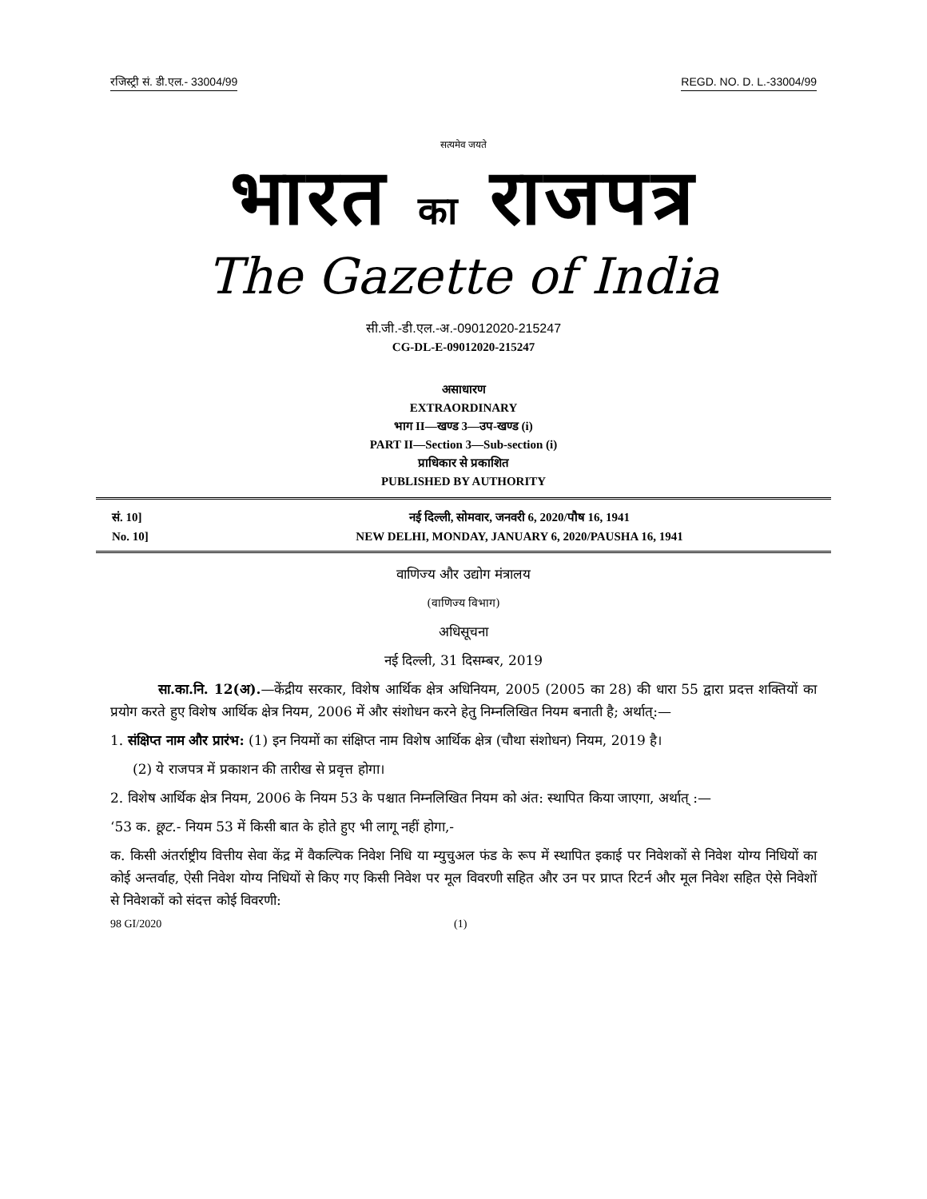रजिस्ट्री सं. डी.एल.- 33004/99 REGD. NO. D. L.-33004/99
सत्यमेव जयते
भारत का राजपत्र
The Gazette of India
सी.जी.-डी.एल.-अ.-09012020-215247
CG-DL-E-09012020-215247
असाधारण
EXTRAORDINARY
भाग II—खण्ड 3—उप-खण्ड (i)
PART II—Section 3—Sub-section (i)
प्राधिकार से प्रकाशित
PUBLISHED BY AUTHORITY
सं. 10]
No. 10]
नई दिल्ली, सोमवार, जनवरी 6, 2020/पौष 16, 1941
NEW DELHI, MONDAY, JANUARY 6, 2020/PAUSHA 16, 1941
वाणिज्य और उद्योग मंत्रालय
(वाणिज्य विभाग)
अधिसूचना
नई दिल्ली, 31 दिसम्बर, 2019
सा.का.नि. 12(अ).—केंद्रीय सरकार, विशेष आर्थिक क्षेत्र अधिनियम, 2005 (2005 का 28) की धारा 55 द्वारा प्रदत्त शक्तियों का प्रयोग करते हुए विशेष आर्थिक क्षेत्र नियम, 2006 में और संशोधन करने हेतु निम्नलिखित नियम बनाती है; अर्थात्:—
1. संक्षिप्त नाम और प्रारंभ: (1) इन नियमों का संक्षिप्त नाम विशेष आर्थिक क्षेत्र (चौथा संशोधन) नियम, 2019 है।
(2) ये राजपत्र में प्रकाशन की तारीख से प्रवृत्त होगा।
2. विशेष आर्थिक क्षेत्र नियम, 2006 के नियम 53 के पश्चात निम्नलिखित नियम को अंत: स्थापित किया जाएगा, अर्थात् :—
‘53 क. छूट.- नियम 53 में किसी बात के होते हुए भी लागू नहीं होगा,-
क. किसी अंतर्राष्ट्रीय वित्तीय सेवा केंद्र में वैकल्पिक निवेश निधि या म्युचुअल फंड के रूप में स्थापित इकाई पर निवेशकों से निवेश योग्य निधियों का कोई अन्तर्वाह, ऐसी निवेश योग्य निधियों से किए गए किसी निवेश पर मूल विवरणी सहित और उन पर प्राप्त रिटर्न और मूल निवेश सहित ऐसे निवेशों से निवेशकों को संदत्त कोई विवरणी:
98 GI/2020 (1)